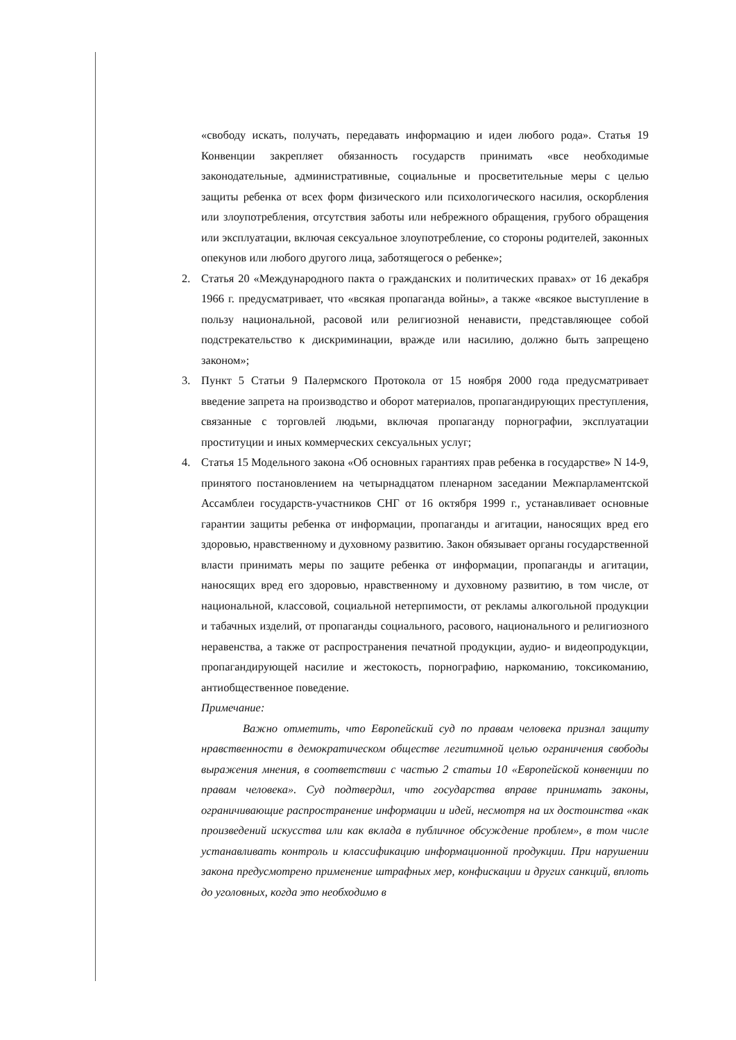«свободу искать, получать, передавать информацию и идеи любого рода». Статья 19 Конвенции закрепляет обязанность государств принимать «все необходимые законодательные, административные, социальные и просветительные меры с целью защиты ребенка от всех форм физического или психологического насилия, оскорбления или злоупотребления, отсутствия заботы или небрежного обращения, грубого обращения или эксплуатации, включая сексуальное злоупотребление, со стороны родителей, законных опекунов или любого другого лица, заботящегося о ребенке»;
2. Статья 20 «Международного пакта о гражданских и политических правах» от 16 декабря 1966 г. предусматривает, что «всякая пропаганда войны», а также «всякое выступление в пользу национальной, расовой или религиозной ненависти, представляющее собой подстрекательство к дискриминации, вражде или насилию, должно быть запрещено законом»;
3. Пункт 5 Статьи 9 Палермского Протокола от 15 ноября 2000 года предусматривает введение запрета на производство и оборот материалов, пропагандирующих преступления, связанные с торговлей людьми, включая пропаганду порнографии, эксплуатации проституции и иных коммерческих сексуальных услуг;
4. Статья 15 Модельного закона «Об основных гарантиях прав ребенка в государстве» N 14-9, принятого постановлением на четырнадцатом пленарном заседании Межпарламентской Ассамблеи государств-участников СНГ от 16 октября 1999 г., устанавливает основные гарантии защиты ребенка от информации, пропаганды и агитации, наносящих вред его здоровью, нравственному и духовному развитию. Закон обязывает органы государственной власти принимать меры по защите ребенка от информации, пропаганды и агитации, наносящих вред его здоровью, нравственному и духовному развитию, в том числе, от национальной, классовой, социальной нетерпимости, от рекламы алкогольной продукции и табачных изделий, от пропаганды социального, расового, национального и религиозного неравенства, а также от распространения печатной продукции, аудио- и видеопродукции, пропагандирующей насилие и жестокость, порнографию, наркоманию, токсикоманию, антиобщественное поведение.
Примечание:
Важно отметить, что Европейский суд по правам человека признал защиту нравственности в демократическом обществе легитимной целью ограничения свободы выражения мнения, в соответствии с частью 2 статьи 10 «Европейской конвенции по правам человека». Суд подтвердил, что государства вправе принимать законы, ограничивающие распространение информации и идей, несмотря на их достоинства «как произведений искусства или как вклада в публичное обсуждение проблем», в том числе устанавливать контроль и классификацию информационной продукции. При нарушении закона предусмотрено применение штрафных мер, конфискации и других санкций, вплоть до уголовных, когда это необходимо в